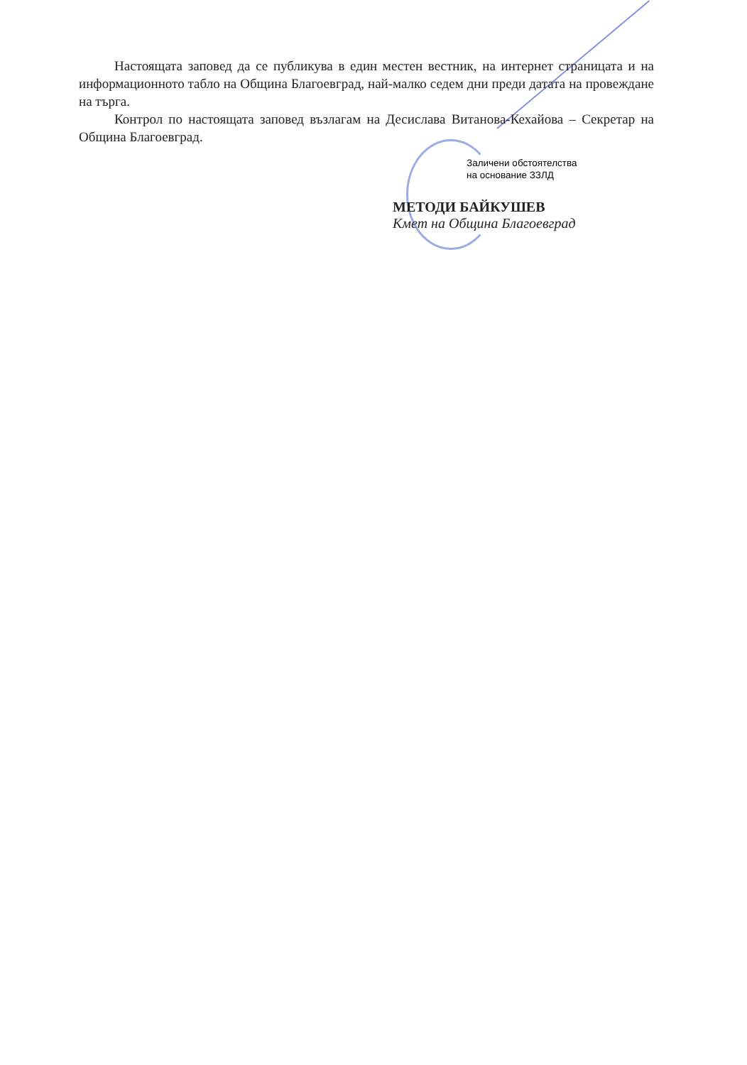Настоящата заповед да се публикува в един местен вестник, на интернет страницата и на информационното табло на Община Благоевград, най-малко седем дни преди датата на провеждане на търга.
Контрол по настоящата заповед възлагам на Десислава Витанова-Кехайова – Секретар на Община Благоевград.
Заличени обстоятелства
на основание ЗЗЛД
МЕТОДИ БАЙКУШЕВ
Кмет на Община Благоевград